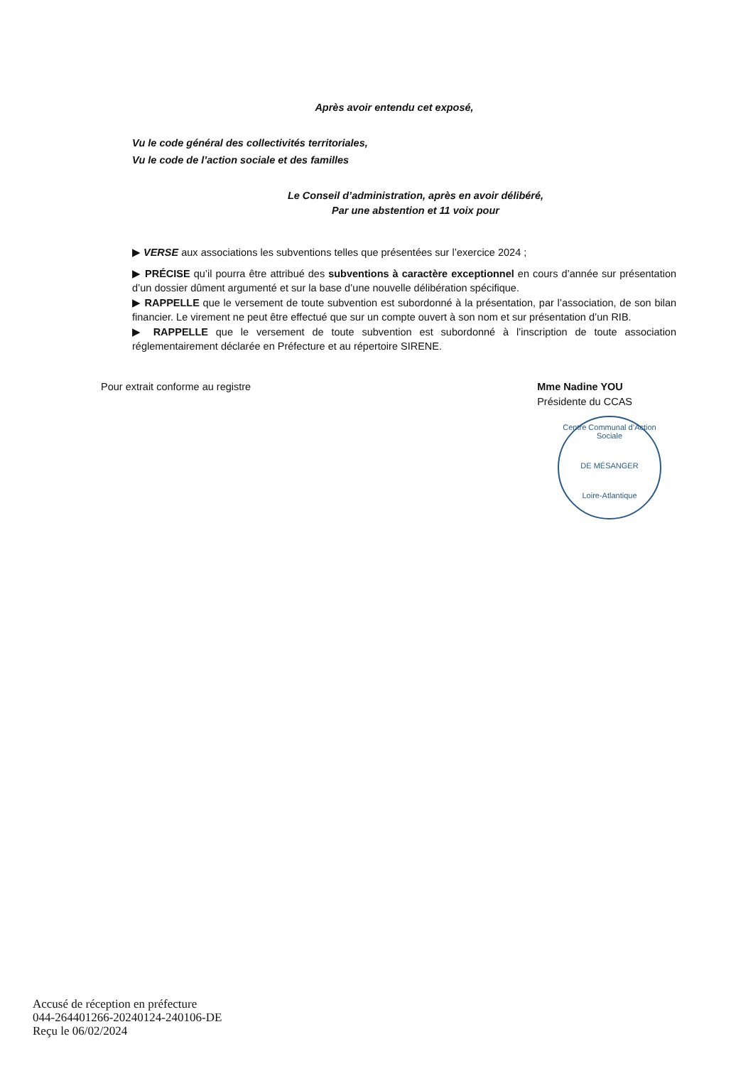Après avoir entendu cet exposé,
Vu le code général des collectivités territoriales,
Vu le code de l’action sociale et des familles
Le Conseil d’administration, après en avoir délibéré,
Par une abstention et 11 voix pour
▶ VERSE aux associations les subventions telles que présentées sur l’exercice 2024 ;
▶ PRÉCISE qu’il pourra être attribué des subventions à caractère exceptionnel en cours d’année sur présentation d’un dossier dûment argumenté et sur la base d’une nouvelle délibération spécifique.
▶ RAPPELLE que le versement de toute subvention est subordonné à la présentation, par l’association, de son bilan financier. Le virement ne peut être effectué que sur un compte ouvert à son nom et sur présentation d’un RIB.
▶ RAPPELLE que le versement de toute subvention est subordonné à l’inscription de toute association réglementairement déclarée en Préfecture et au répertoire SIRENE.
Pour extrait conforme au registre
Mme Nadine YOU
Présidente du CCAS
Centre Communal d’Action Sociale
DE MÉSANGER
Loire-Atlantique
Accusé de réception en préfecture
044-264401266-20240124-240106-DE
Reçu le 06/02/2024